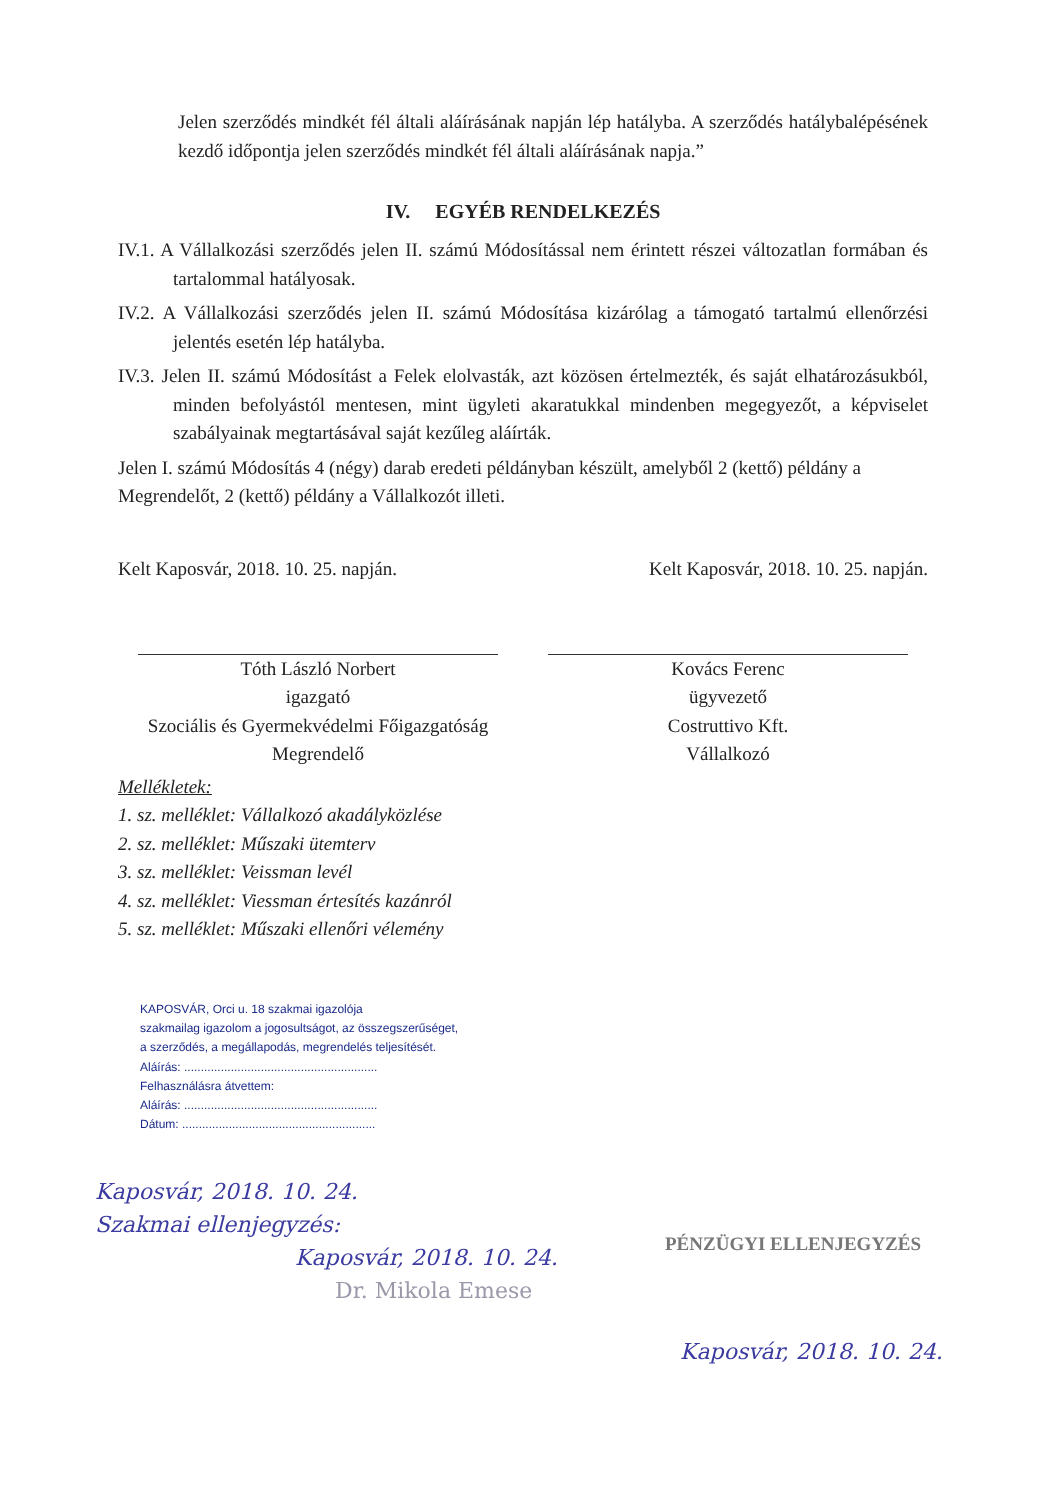Jelen szerződés mindkét fél általi aláírásának napján lép hatályba. A szerződés hatálybalépésének kezdő időpontja jelen szerződés mindkét fél általi aláírásának napja.”
IV. EGYÉB RENDELKEZÉS
IV.1. A Vállalkozási szerződés jelen II. számú Módosítással nem érintett részei változatlan formában és tartalommal hatályosak.
IV.2. A Vállalkozási szerződés jelen II. számú Módosítása kizárólag a támogató tartalmú ellenőrzési jelentés esetén lép hatályba.
IV.3. Jelen II. számú Módosítást a Felek elolvasták, azt közösen értelmezték, és saját elhatározásukból, minden befolyástól mentesen, mint ügyleti akaratukkal mindenben megegyezőt, a képviselet szabályainak megtartásával saját kezűleg aláírták.
Jelen I. számú Módosítás 4 (négy) darab eredeti példányban készült, amelyből 2 (kettő) példány a Megrendelőt, 2 (kettő) példány a Vállalkozót illeti.
Kelt Kaposvár, 2018. 10. 25. napján.
Kelt Kaposvár, 2018. 10. 25. napján.
Tóth László Norbert
igazgató
Szociális és Gyermekvédelmi Főigazgatóság
Megrendelő
Kovács Ferenc
ügyvezető
Costruttivo Kft.
Vállalkozó
Mellékletek:
1. sz. melléklet: Vállalkozó akadályközlése
2. sz. melléklet: Műszaki ütemterv
3. sz. melléklet: Veissman levél
4. sz. melléklet: Viessman értesítés kazánról
5. sz. melléklet: Műszaki ellenőri vélemény
KAPOSVÁR, Orci u. 18 szakmai igazolója
szakmailag igazolom a jogosultságot, az összegszerűséget, a szerződés, a megállapodás, megrendelés teljesítését.
Aláírás: ..........................................................
Felhasználásra átvettem:
Aláírás: ..........................................................
Dátum: ..........................................................
Kaposvár, 2018. 10. 24.
Szakmai ellenjegyzés:
Kaposvár, 2018. 10. 24.
Dr. Mikola Emese
PÉNZÜGYI ELLENJEGYZÉS
Kaposvár, 2018. 10. 24.